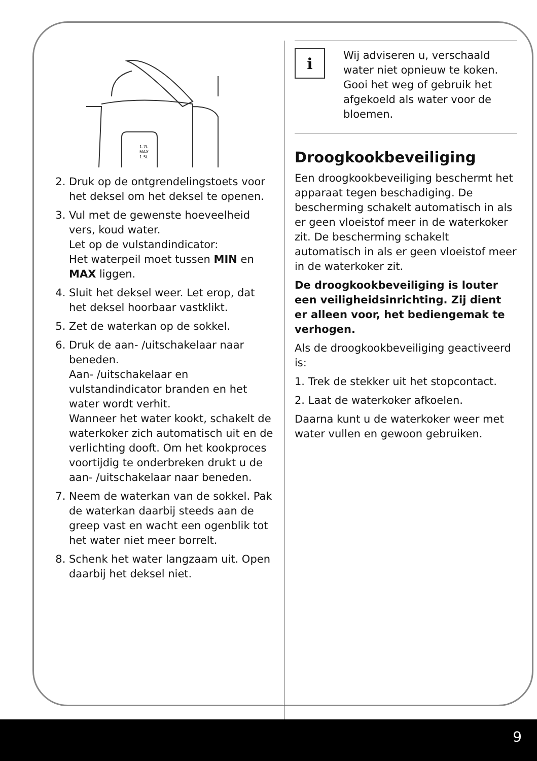1.7L
MAX
1.5L
2. Druk op de ontgrendelingstoets voor het deksel om het deksel te openen.
3. Vul met de gewenste hoeveelheid vers, koud water.
Let op de vulstandindicator:
Het waterpeil moet tussen MIN en MAX liggen.
4. Sluit het deksel weer. Let erop, dat het deksel hoorbaar vastklikt.
5. Zet de waterkan op de sokkel.
6. Druk de aan- /uitschakelaar naar beneden.
Aan- /uitschakelaar en vulstandindicator branden en het water wordt verhit.
Wanneer het water kookt, schakelt de waterkoker zich automatisch uit en de verlichting dooft. Om het kookproces voortijdig te onderbreken drukt u de aan- /uitschakelaar naar beneden.
7. Neem de waterkan van de sokkel. Pak de waterkan daarbij steeds aan de greep vast en wacht een ogenblik tot het water niet meer borrelt.
8. Schenk het water langzaam uit. Open daarbij het deksel niet.
i
Wij adviseren u, verschaald water niet opnieuw te koken. Gooi het weg of gebruik het afgekoeld als water voor de bloemen.
Droogkookbeveiliging
Een droogkookbeveiliging beschermt het apparaat tegen beschadiging. De bescherming schakelt automatisch in als er geen vloeistof meer in de waterkoker zit. De bescherming schakelt automatisch in als er geen vloeistof meer in de waterkoker zit.
De droogkookbeveiliging is louter een veiligheidsinrichting. Zij dient er alleen voor, het bediengemak te verhogen.
Als de droogkookbeveiliging geactiveerd is:
1. Trek de stekker uit het stopcontact.
2. Laat de waterkoker afkoelen.
Daarna kunt u de waterkoker weer met water vullen en gewoon gebruiken.
9